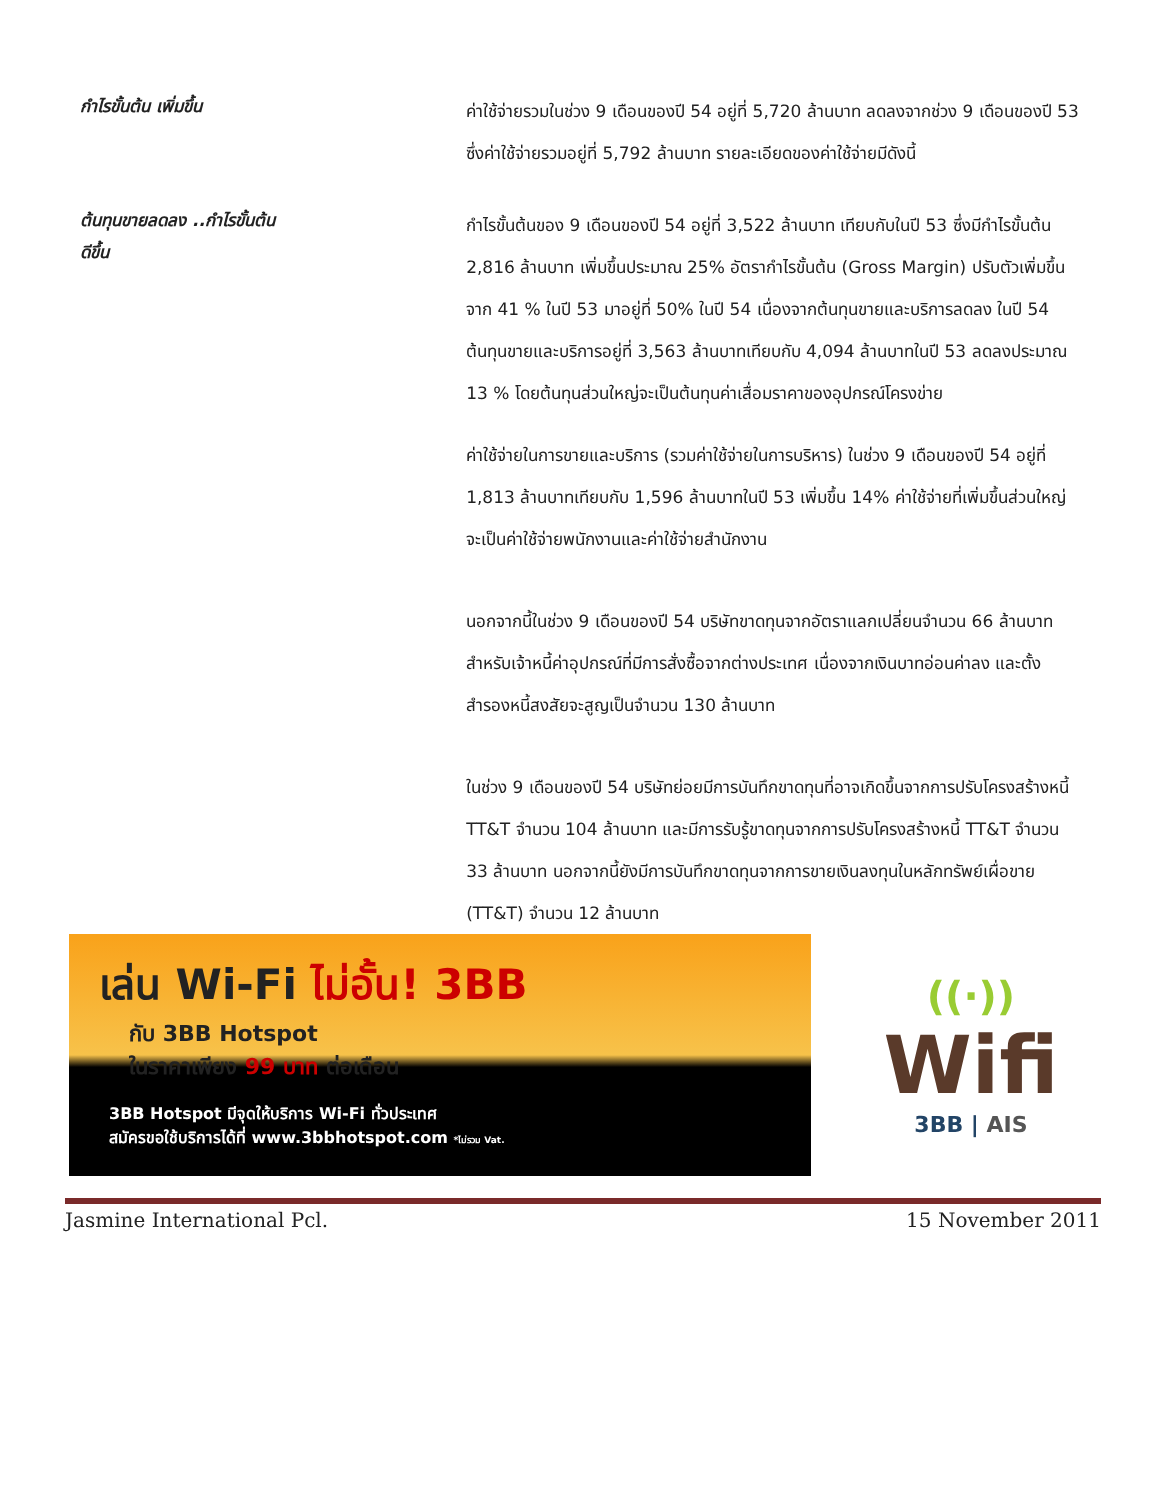กำไรขั้นต้น เพิ่มขึ้น
ค่าใช้จ่ายรวมในช่วง 9 เดือนของปี 54 อยู่ที่ 5,720 ล้านบาท ลดลงจากช่วง 9 เดือนของปี 53 ซึ่งค่าใช้จ่ายรวมอยู่ที่ 5,792 ล้านบาท รายละเอียดของค่าใช้จ่ายมีดังนี้
ต้นทุนขายลดลง ..กำไรขั้นต้น
ดีขึ้น
กำไรขั้นต้นของ 9 เดือนของปี 54 อยู่ที่ 3,522 ล้านบาท เทียบกับในปี 53 ซึ่งมีกำไรขั้นต้น 2,816 ล้านบาท เพิ่มขึ้นประมาณ 25% อัตรากำไรขั้นต้น (Gross Margin) ปรับตัวเพิ่มขึ้นจาก 41 % ในปี 53 มาอยู่ที่ 50% ในปี 54 เนื่องจากต้นทุนขายและบริการลดลง ในปี 54 ต้นทุนขายและบริการอยู่ที่ 3,563 ล้านบาทเทียบกับ 4,094 ล้านบาทในปี 53 ลดลงประมาณ 13 % โดยต้นทุนส่วนใหญ่จะเป็นต้นทุนค่าเสื่อมราคาของอุปกรณ์โครงข่าย
ค่าใช้จ่ายในการขายและบริการ (รวมค่าใช้จ่ายในการบริหาร) ในช่วง 9 เดือนของปี 54 อยู่ที่ 1,813 ล้านบาทเทียบกับ 1,596 ล้านบาทในปี 53 เพิ่มขึ้น 14% ค่าใช้จ่ายที่เพิ่มขึ้นส่วนใหญ่จะเป็นค่าใช้จ่ายพนักงานและค่าใช้จ่ายสำนักงาน
นอกจากนี้ในช่วง 9 เดือนของปี 54 บริษัทขาดทุนจากอัตราแลกเปลี่ยนจำนวน 66 ล้านบาท สำหรับเจ้าหนี้ค่าอุปกรณ์ที่มีการสั่งซื้อจากต่างประเทศ เนื่องจากเงินบาทอ่อนค่าลง และตั้งสำรองหนี้สงสัยจะสูญเป็นจำนวน 130 ล้านบาท
ในช่วง 9 เดือนของปี 54 บริษัทย่อยมีการบันทึกขาดทุนที่อาจเกิดขึ้นจากการปรับโครงสร้างหนี้ TT&T จำนวน 104 ล้านบาท และมีการรับรู้ขาดทุนจากการปรับโครงสร้างหนี้ TT&T จำนวน 33 ล้านบาท นอกจากนี้ยังมีการบันทึกขาดทุนจากการขายเงินลงทุนในหลักทรัพย์เผื่อขาย (TT&T) จำนวน 12 ล้านบาท
เล่น Wi-Fi ไม่อั้น! 3BB
กับ 3BB Hotspot
ในราคาเพียง 99 บาท ต่อเดือน
3BB Hotspot มีจุดให้บริการ Wi-Fi ทั่วประเทศ
สมัครขอใช้บริการได้ที่ www.3bbhotspot.com *ไม่รวม Vat.
((·))
Wifi
3BB | AIS
Jasmine International Pcl. 15 November 2011